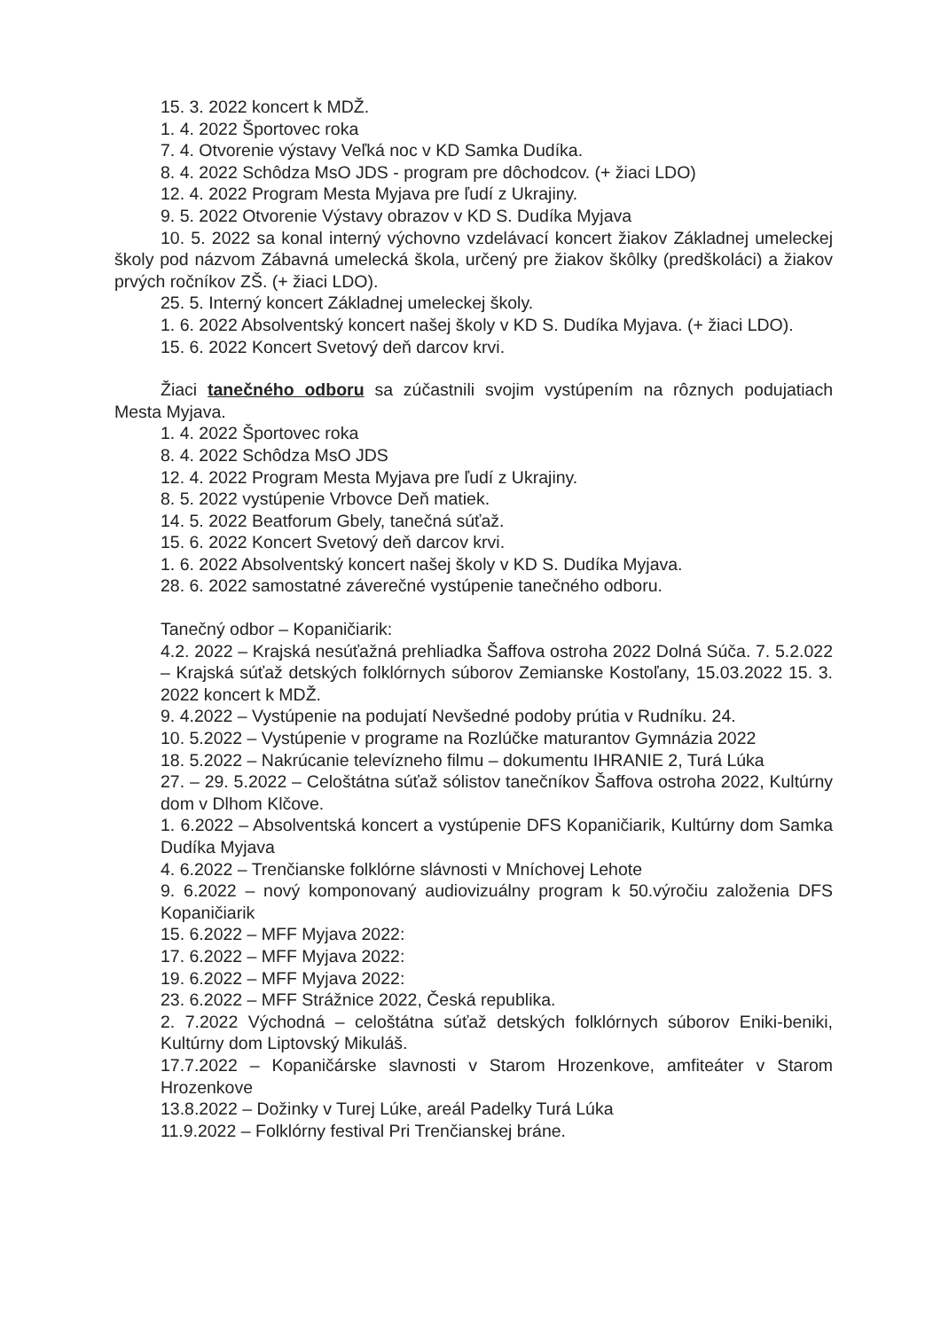15. 3. 2022 koncert k MDŽ.
1. 4. 2022 Športovec roka
7. 4. Otvorenie výstavy Veľká noc v KD Samka Dudíka.
8. 4. 2022 Schôdza MsO JDS - program pre dôchodcov. (+ žiaci LDO)
12. 4. 2022 Program Mesta Myjava pre ľudí z Ukrajiny.
9. 5. 2022 Otvorenie Výstavy obrazov v KD S. Dudíka Myjava
10. 5. 2022 sa konal interný výchovno vzdelávací koncert žiakov Základnej umeleckej školy pod názvom Zábavná umelecká škola, určený pre žiakov škôlky (predškoláci) a žiakov prvých ročníkov ZŠ. (+ žiaci LDO).
25. 5. Interný koncert Základnej umeleckej školy.
1. 6. 2022 Absolventský koncert našej školy v KD S. Dudíka Myjava. (+ žiaci LDO).
15. 6. 2022 Koncert Svetový deň darcov krvi.
Žiaci tanečného odboru sa zúčastnili svojim vystúpením na rôznych podujatiach Mesta Myjava.
1. 4. 2022 Športovec roka
8. 4. 2022 Schôdza MsO JDS
12. 4. 2022 Program Mesta Myjava pre ľudí z Ukrajiny.
8. 5. 2022 vystúpenie Vrbovce Deň matiek.
14. 5. 2022 Beatforum Gbely, tanečná súťaž.
15. 6. 2022 Koncert Svetový deň darcov krvi.
1. 6. 2022 Absolventský koncert našej školy v KD S. Dudíka Myjava.
28. 6. 2022 samostatné záverečné vystúpenie tanečného odboru.
Tanečný odbor – Kopaničiarik:
4.2. 2022 – Krajská nesúťažná prehliadka Šaffova ostroha 2022 Dolná Súča. 7. 5.2.022 – Krajská súťaž detských folklórnych súborov Zemianske Kostoľany, 15.03.2022 15. 3. 2022 koncert k MDŽ.
9. 4.2022 – Vystúpenie na podujatí Nevšedné podoby prútia v Rudníku. 24.
10. 5.2022 – Vystúpenie v programe na Rozlúčke maturantov Gymnázia 2022
18. 5.2022 – Nakrúcanie televízneho filmu – dokumentu IHRANIE 2, Turá Lúka
27. – 29. 5.2022 – Celoštátna súťaž sólistov tanečníkov Šaffova ostroha 2022, Kultúrny dom v Dlhom Klčove.
1. 6.2022 – Absolventská koncert a vystúpenie DFS Kopaničiarik, Kultúrny dom Samka Dudíka Myjava
4. 6.2022 – Trenčianske folklórne slávnosti v Mníchovej Lehote
9. 6.2022 – nový komponovaný audiovizuálny program k 50.výročiu založenia DFS Kopaničiarik
15. 6.2022 – MFF Myjava 2022:
17. 6.2022 – MFF Myjava 2022:
19. 6.2022 – MFF Myjava 2022:
23. 6.2022 – MFF Strážnice 2022, Česká republika.
2. 7.2022 Východná – celoštátna súťaž detských folklórnych súborov Eniki-beniki, Kultúrny dom Liptovský Mikuláš.
17.7.2022 – Kopaničárske slavnosti v Starom Hrozenkove, amfiteáter v Starom Hrozenkove
13.8.2022 – Dožinky v Turej Lúke, areál Padelky Turá Lúka
11.9.2022 – Folklórny festival Pri Trenčianskej bráne.